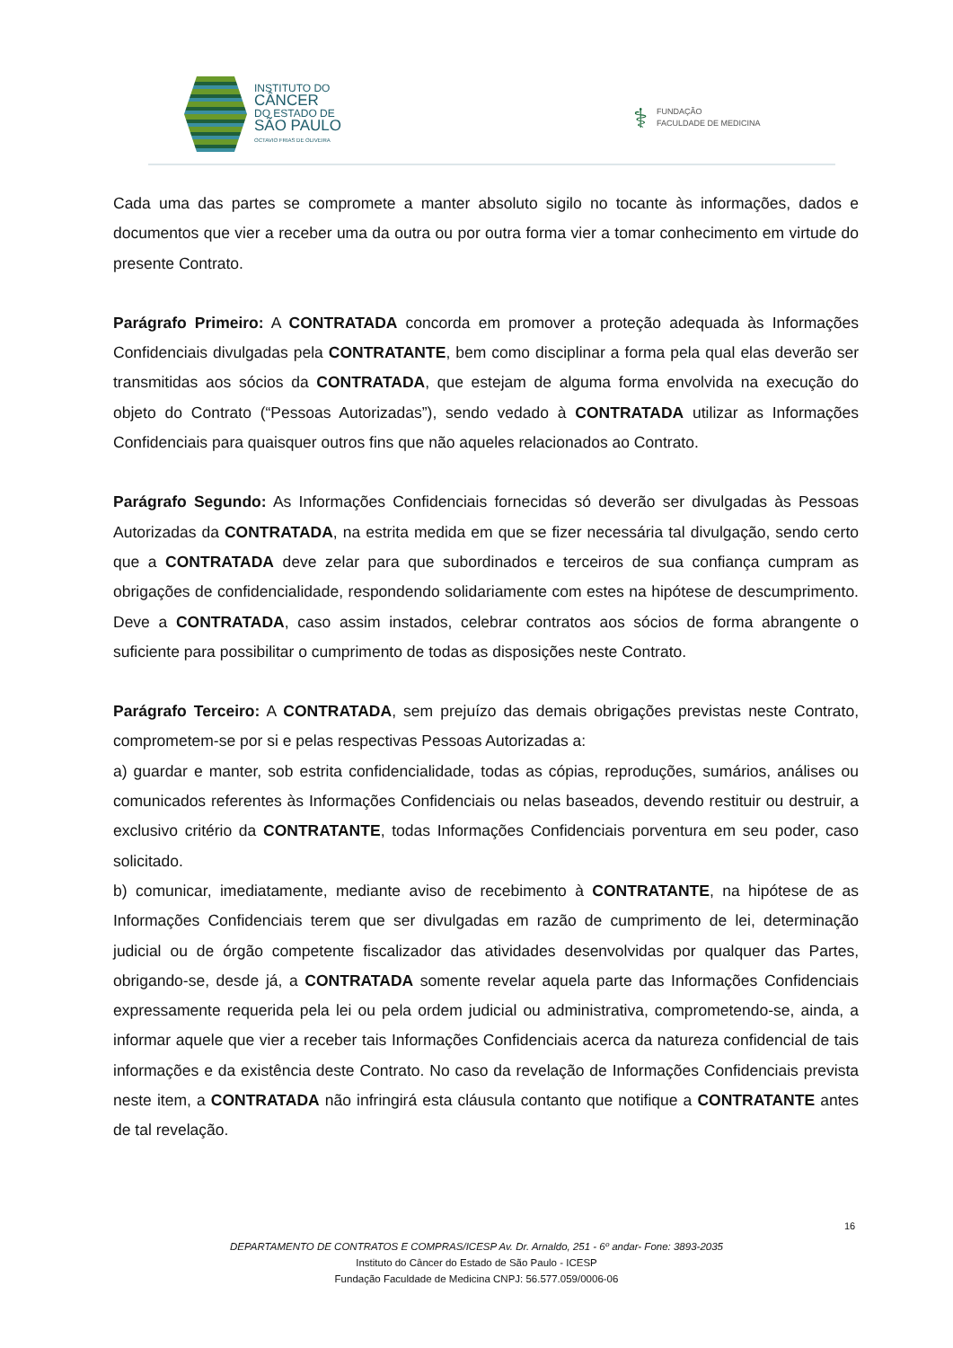INSTITUTO DO
CÂNCER
DO ESTADO DE
SÃO PAULO
OCTAVIO FRIAS DE OLIVEIRA
⚕ FUNDAÇÃO
FACULDADE DE MEDICINA
Cada uma das partes se compromete a manter absoluto sigilo no tocante às informações, dados e documentos que vier a receber uma da outra ou por outra forma vier a tomar conhecimento em virtude do presente Contrato.
Parágrafo Primeiro: A CONTRATADA concorda em promover a proteção adequada às Informações Confidenciais divulgadas pela CONTRATANTE, bem como disciplinar a forma pela qual elas deverão ser transmitidas aos sócios da CONTRATADA, que estejam de alguma forma envolvida na execução do objeto do Contrato (“Pessoas Autorizadas”), sendo vedado à CONTRATADA utilizar as Informações Confidenciais para quaisquer outros fins que não aqueles relacionados ao Contrato.
Parágrafo Segundo: As Informações Confidenciais fornecidas só deverão ser divulgadas às Pessoas Autorizadas da CONTRATADA, na estrita medida em que se fizer necessária tal divulgação, sendo certo que a CONTRATADA deve zelar para que subordinados e terceiros de sua confiança cumpram as obrigações de confidencialidade, respondendo solidariamente com estes na hipótese de descumprimento. Deve a CONTRATADA, caso assim instados, celebrar contratos aos sócios de forma abrangente o suficiente para possibilitar o cumprimento de todas as disposições neste Contrato.
Parágrafo Terceiro: A CONTRATADA, sem prejuízo das demais obrigações previstas neste Contrato, comprometem-se por si e pelas respectivas Pessoas Autorizadas a:
a) guardar e manter, sob estrita confidencialidade, todas as cópias, reproduções, sumários, análises ou comunicados referentes às Informações Confidenciais ou nelas baseados, devendo restituir ou destruir, a exclusivo critério da CONTRATANTE, todas Informações Confidenciais porventura em seu poder, caso solicitado.
b) comunicar, imediatamente, mediante aviso de recebimento à CONTRATANTE, na hipótese de as Informações Confidenciais terem que ser divulgadas em razão de cumprimento de lei, determinação judicial ou de órgão competente fiscalizador das atividades desenvolvidas por qualquer das Partes, obrigando-se, desde já, a CONTRATADA somente revelar aquela parte das Informações Confidenciais expressamente requerida pela lei ou pela ordem judicial ou administrativa, comprometendo-se, ainda, a informar aquele que vier a receber tais Informações Confidenciais acerca da natureza confidencial de tais informações e da existência deste Contrato. No caso da revelação de Informações Confidenciais prevista neste item, a CONTRATADA não infringirá esta cláusula contanto que notifique a CONTRATANTE antes de tal revelação.
16
DEPARTAMENTO DE CONTRATOS E COMPRAS/ICESP Av. Dr. Arnaldo, 251 - 6º andar- Fone: 3893-2035
Instituto do Câncer do Estado de São Paulo - ICESP
Fundação Faculdade de Medicina CNPJ: 56.577.059/0006-06